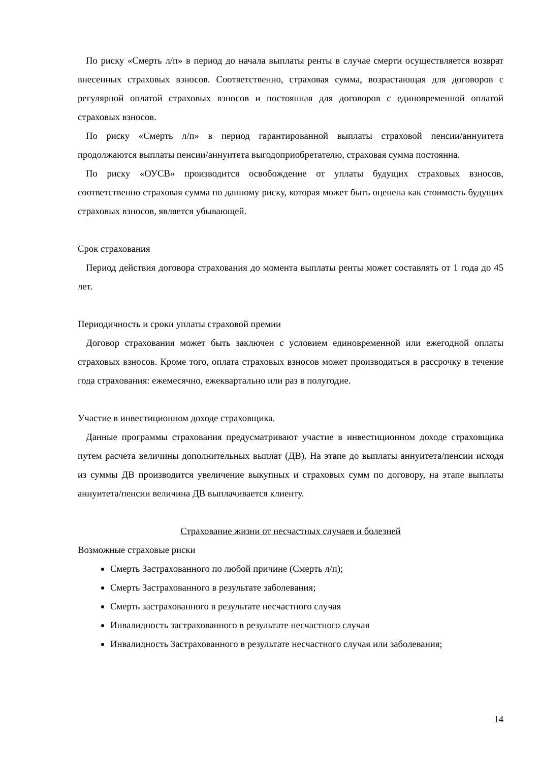По риску «Смерть л/п» в период до начала выплаты ренты в случае смерти осуществляется возврат внесенных страховых взносов. Соответственно, страховая сумма, возрастающая для договоров с регулярной оплатой страховых взносов и постоянная для договоров с единовременной оплатой страховых взносов.
По риску «Смерть л/п» в период гарантированной выплаты страховой пенсии/аннуитета продолжаются выплаты пенсии/аннуитета выгодоприобретателю, страховая сумма постоянна.
По риску «ОУСВ» производится освобождение от уплаты будущих страховых взносов, соответственно страховая сумма по данному риску, которая может быть оценена как стоимость будущих страховых взносов, является убывающей.
Срок страхования
Период действия договора страхования до момента выплаты ренты может составлять от 1 года до 45 лет.
Периодичность и сроки уплаты страховой премии
Договор страхования может быть заключен с условием единовременной или ежегодной оплаты страховых взносов. Кроме того, оплата страховых взносов может производиться в рассрочку в течение года страхования: ежемесячно, ежеквартально или раз в полугодие.
Участие в инвестиционном доходе страховщика.
Данные программы страхования предусматривают участие в инвестиционном доходе страховщика путем расчета величины дополнительных выплат (ДВ). На этапе до выплаты аннуитета/пенсии исходя из суммы ДВ производится увеличение выкупных и страховых сумм по договору, на этапе выплаты аннуитета/пенсии величина ДВ выплачивается клиенту.
Страхование жизни от несчастных случаев и болезней
Возможные страховые риски
Смерть Застрахованного по любой причине (Смерть л/п);
Смерть Застрахованного в результате заболевания;
Смерть застрахованного в результате несчастного случая
Инвалидность застрахованного в результате несчастного случая
Инвалидность Застрахованного в результате несчастного случая или заболевания;
14